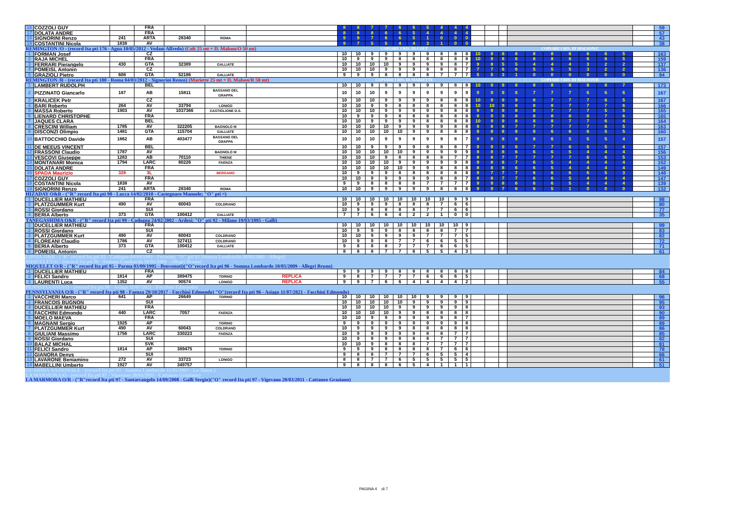| 16 | COZZOLI GUY | | FRA | | | | 8 | 8 | 7 | 7 | 6 | 6 | 5 | 4 | 4 | 4 | | | | | | | | | | | | 59 |
| 17 | DOLATA ANDRE | | FRA | | | | 8 | 8 | 8 | 6 | 6 | 5 | 4 | 4 | 4 | 4 | | | | | | | | | | | | 57 |
| 18 | SIGNORINI Renzo | 241 | ARTA | 28340 | ROMA | | 9 | 9 | 7 | 6 | 6 | 5 | 1 | 0 | 0 | 0 | | | | | | | | | | | | 43 |
| 19 | COSTANTINI Nicola | 1838 | AV | | | | 9 | 7 | 5 | 5 | 4 | 4 | 3 | 1 | 0 | 0 | | | | | | | | | | | | 38 |
| REMINGTON /O - (record Ita pti 176 - Agna 10/05/2012 - Vedani Alfredo) (Colt 25 mt + D. Malson/O 50 mt) | | | | | | | COPIARE I RIS. DI COLT | | | | | | | | | | | | | COPIARE I RIS. DI MALSON/C | | | | | | | | |
| 1 | FORMAN Josef | | CZ | | | | 10 | 10 | 9 | 9 | 9 | 9 | 9 | 8 | 8 | 8 | 10 | 9 | 8 | 8 | 8 | 8 | 6 | 6 | 6 | 5 | | 163 |
| 2 | RAJA MICHEL | | FRA | | | | 10 | 9 | 9 | 9 | 8 | 8 | 8 | 8 | 8 | 8 | 10 | 9 | 8 | 8 | 8 | 8 | 6 | 6 | 6 | 5 | | 159 |
| 3 | FERRARI Pierangelo | 430 | GTA | 32389 | GALLIATE | | 10 | 10 | 10 | 10 | 9 | 9 | 9 | 9 | 8 | 7 | 9 | 8 | 5 | 5 | 4 | 4 | 4 | 3 | 2 | 2 | | 137 |
| 4 | POMEISL Antonin | | CZ | | | | 10 | 10 | 10 | 9 | 9 | 9 | 8 | 8 | 8 | 7 | 7 | 7 | 6 | 6 | 5 | 5 | 5 | 3 | 2 | 2 | | 136 |
| 5 | GRAZIOLI Pietro | 608 | GTA | 52186 | GALLIATE | | 9 | 9 | 9 | 8 | 8 | 8 | 8 | 7 | 7 | 7 | 5 | 5 | 3 | 1 | 0 | 0 | 0 | 0 | 0 | 0 | | 94 |
| REMINGTON /R - (record Ita pti 180 - Roma 04/03/2012 - Signorini Renzo) (Mariette 25 mt + D. Malson/R 50 mt) | | | | | | | COPIARE I RIS. DI MARIETTE | | | | | | | | | | | | | COPIARE I RIS. DI MALSON/R | | | | | | | | |
| 1 | LAMBERT RUDOLPH | | BEL | | | | 10 | 10 | 9 | 9 | 9 | 9 | 9 | 9 | 8 | 8 | 10 | 9 | 9 | 8 | 8 | 8 | 8 | 8 | 8 | 7 | | 173 |
| 2 | PIZZINATO Giancarlo | 187 | AB | 15811 | BASSANO DEL GRAPPA | | 10 | 10 | 10 | 9 | 9 | 9 | 9 | 9 | 9 | 9 | 9 | 9 | 9 | 8 | 7 | 7 | 7 | 6 | 6 | 6 | | 167 |
| 3 | KRALICEK Petr | | CZ | | | | 10 | 10 | 10 | 9 | 9 | 9 | 9 | 8 | 8 | 8 | 10 | 9 | 9 | 9 | 8 | 7 | 7 | 7 | 6 | 5 | | 167 |
| 4 | BARI Roberto | 264 | AV | 33794 | LONIGO | | 10 | 10 | 9 | 9 | 8 | 8 | 8 | 8 | 8 | 8 | 10 | 10 | 9 | 8 | 8 | 8 | 7 | 7 | 7 | 6 | | 166 |
| 5 | MASSA Roberto | 1903 | AV | 1037366 | CASTIGLIONE D.S. | | 10 | 10 | 10 | 9 | 9 | 9 | 9 | 9 | 8 | 8 | 9 | 9 | 9 | 8 | 8 | 7 | 7 | 7 | 5 | 5 | | 165 |
| 6 | LIENARD CHRISTOPHE | | FRA | | | | 10 | 9 | 9 | 9 | 8 | 8 | 8 | 8 | 8 | 8 | 9 | 9 | 9 | 8 | 8 | 8 | 8 | 8 | 7 | 6 | | 165 |
| 7 | JAQUES CLARA | | BEL | | | | 10 | 10 | 9 | 9 | 9 | 9 | 8 | 8 | 8 | 8 | 10 | 9 | 9 | 8 | 8 | 8 | 7 | 7 | 6 | 4 | | 164 |
| 8 | CRESCINI William | 1785 | AV | 322205 | BAGNOLO M | | 10 | 10 | 10 | 10 | 9 | 9 | 9 | 9 | 8 | 8 | 9 | 8 | 8 | 7 | 7 | 7 | 7 | 7 | 6 | 5 | | 163 |
| 9 | DISCONZI Olimpio | 1481 | GTA | 115704 | GALLIATE | | 10 | 10 | 10 | 10 | 10 | 9 | 9 | 8 | 8 | 8 | 8 | 8 | 8 | 8 | 8 | 6 | 6 | 6 | 5 | 5 | | 160 |
| 10 | BATTOCCHIO Davide | 1862 | AB | 403477 | BASSANO DEL GRAPPA | | 10 | 10 | 10 | 9 | 9 | 9 | 9 | 9 | 8 | 7 | 9 | 9 | 8 | 8 | 8 | 6 | 5 | 5 | 5 | 4 | | 157 |
| 11 | DE MEEUS VINCENT | | BEL | | | | 10 | 10 | 9 | 9 | 9 | 9 | 8 | 8 | 8 | 7 | 9 | 9 | 9 | 8 | 7 | 7 | 6 | 6 | 5 | 4 | | 157 |
| 12 | FRASSONI Claudio | 1787 | AV | | BAGNOLO M | | 10 | 10 | 10 | 10 | 10 | 9 | 9 | 9 | 9 | 9 | 9 | 9 | 8 | 6 | 6 | 6 | 5 | 4 | 4 | 4 | | 156 |
| 13 | VESCOVI Giuseppe | 1283 | AB | 70110 | THIENE | | 10 | 10 | 10 | 9 | 8 | 8 | 8 | 8 | 7 | 7 | 8 | 8 | 7 | 7 | 7 | 7 | 7 | 6 | 6 | 5 | | 153 |
| 14 | MONTANARI Monica | 1794 | LARC | 80226 | FAENZA | | 10 | 10 | 10 | 10 | 9 | 9 | 9 | 9 | 9 | 8 | 9 | 8 | 8 | 7 | 6 | 5 | 4 | 4 | 4 | 4 | | 152 |
| 15 | DOLATA ANDRE | | FRA | | | | 10 | 10 | 10 | 10 | 10 | 9 | 9 | 8 | 8 | 8 | 8 | 8 | 8 | 6 | 6 | 5 | 4 | 4 | 4 | 4 | | 149 |
| 16 | SPADA Maurizio | 328 | 3L | | BERGAMO | | 10 | 9 | 9 | 9 | 8 | 8 | 8 | 8 | 8 | 8 | 9 | 7 | 7 | 7 | 6 | 6 | 6 | 6 | 5 | 3 | | 148 |
| 17 | COZZOLI GUY | | FRA | | | | 10 | 10 | 9 | 9 | 9 | 9 | 9 | 8 | 8 | 7 | 8 | 8 | 7 | 7 | 6 | 6 | 5 | 4 | 4 | 4 | | 147 |
| 18 | COSTANTINI Nicola | 1838 | AV | | | | 9 | 9 | 8 | 8 | 8 | 8 | 7 | 7 | 7 | 7 | 9 | 9 | 8 | 6 | 6 | 6 | 5 | 4 | 4 | 4 | | 139 |
| 19 | SIGNORINI Renzo | 241 | ARTA | 28340 | ROMA | | 10 | 10 | 9 | 9 | 9 | 9 | 9 | 8 | 8 | 8 | 9 | 9 | 7 | 6 | 6 | 5 | 1 | 0 | 0 | 0 | | 132 |
| HIZADAY O&R - ("R" record Ita pti 98 - Lucca 14/02/2010 - Castegnaro Manuele; "O" pti =) | | | | | | | | | | | | | | | | | | | | | | | | | | | | |
| 1 | DUCELLIER MATHIEU | | FRA | | | | 10 | 10 | 10 | 10 | 10 | 10 | 10 | 10 | 9 | 9 | | | | | | | | | | | | 98 |
| 2 | PLATZGUMMER Kurt | 490 | AV | 60043 | COLDRANO | | 10 | 9 | 9 | 9 | 8 | 8 | 8 | 7 | 6 | 6 | | | | | | | | | | | | 80 |
| 3 | ROSSI Giordano | | SUI | | | | 10 | 9 | 8 | 8 | 8 | 8 | 7 | 7 | 6 | 6 | | | | | | | | | | | | 77 |
| 4 | BERIA Alberto | 373 | GTA | 100412 | GALLIATE | | 7 | 7 | 6 | 6 | 4 | 2 | 2 | 1 | 0 | 0 | | | | | | | | | | | | 35 |
| TANEGASHIMA O&R - ("R" record Ita pti 99 - Codogno 24/02/2002 - Ardesi; "O" pti 92 - Milano 19/03/1995 - Galli) | | | | | | | | | | | | | | | | | | | | | | | | | | | | |
| 1 | DUCELLIER MATHIEU | | FRA | | | | 10 | 10 | 10 | 10 | 10 | 10 | 10 | 10 | 10 | 9 | | | | | | | | | | | | 99 |
| 2 | ROSSI Giordano | | SUI | | | | 10 | 9 | 9 | 9 | 8 | 8 | 8 | 8 | 7 | 7 | | | | | | | | | | | | 83 |
| 3 | PLATZGUMMER Kurt | 490 | AV | 60043 | COLDRANO | | 10 | 10 | 9 | 9 | 9 | 9 | 7 | 7 | 7 | 5 | | | | | | | | | | | | 82 |
| 4 | FLOREANI Claudio | 1786 | AV | 327411 | COLDRANO | | 10 | 9 | 9 | 8 | 7 | 7 | 6 | 6 | 5 | 5 | | | | | | | | | | | | 72 |
| 5 | BERIA Alberto | 373 | GTA | 100412 | GALLIATE | | 9 | 8 | 8 | 8 | 7 | 7 | 7 | 6 | 6 | 5 | | | | | | | | | | | | 71 |
| 6 | POMEISL Antonin | | CZ | | | | 8 | 8 | 8 | 7 | 7 | 6 | 5 | 5 | 4 | 3 | | | | | | | | | | | | 61 |
| LIPSIA O&R - ("R" record Ita pti 85 - Codogno 04/04/1993 - Ferremi; "O" pti 91 Somma Lombardo 20/05/2001 - Allegri) | | | | | | | | | | | | | | | | | | | | | | | | | | | | |
| MIQUELET/O - (record Ita pti 96 - Somma Lombardo 10/05/2009 - Allegri Bruno) | | | | | | | | | | | | | | | | | | | | | | | | | | | | |
| MIQUELET O/R - ("R" record Ita pti 95 - Parma 03/09/1995 - Benvenuti)("O"record Ita pti 96 - Somma Lombardo 10/05/2009 - Allegri Bruno) | | | | | | | | | | | | | | | | | | | | | | | | | | | | |
| 1 | DUCELLIER MATHIEU | | FRA | | | | 9 | 9 | 9 | 9 | 8 | 8 | 8 | 8 | 8 | 8 | | | | | | | | | | | | 84 |
| 2 | FELICI Sandro | 1814 | AP | 389475 | TORINO | REPLICA | 9 | 8 | 7 | 7 | 7 | 7 | 6 | 6 | 6 | 5 | | | | | | | | | | | | 68 |
| 3 | LAURENTI Luca | 1352 | AV | 90574 | LONIGO | REPLICA | 9 | 9 | 7 | 6 | 6 | 4 | 4 | 4 | 4 | 2 | | | | | | | | | | | | 55 |
| PENNSYLVANIA/O - (record Ita pti 96 - Asiago 11/07/2021 - Facchini Edmondo) | | | | | | | | | | | | | | | | | | | | | | | | | | | | |
| PENNSYLVANIA O/R - ("R" record Ita pti 98 - Faenza 29/10/2017 - Facchini Edmondo) "O"(record Ita pti 96 - Asiago 11/07/2021 - Facchini Edmondo) | | | | | | | | | | | | | | | | | | | | | | | | | | | | |
| 1 | VACCHERI Marco | 641 | AP | 26649 | TORINO | | 10 | 10 | 10 | 10 | 10 | 10 | 9 | 9 | 9 | 9 | | | | | | | | | | | | 96 |
| 2 | FRANCOIS BUGNON | | SUI | | | | 10 | 10 | 10 | 10 | 10 | 9 | 9 | 9 | 9 | 9 | | | | | | | | | | | | 95 |
| 3 | DUCELLIER MATHIEU | | FRA | | | | 10 | 10 | 10 | 10 | 9 | 9 | 9 | 9 | 9 | 8 | | | | | | | | | | | | 93 |
| 4 | FACCHINI Edmondo | 440 | LARC | 7057 | FAENZA | | 10 | 10 | 10 | 10 | 9 | 9 | 8 | 8 | 8 | 8 | | | | | | | | | | | | 90 |
| 5 | MOELO MAEVA | | FRA | | | | 10 | 10 | 9 | 9 | 9 | 9 | 9 | 9 | 8 | 7 | | | | | | | | | | | | 89 |
| 6 | MAGNANI Sergio | 1925 | AP | | TORINO | | 9 | 9 | 9 | 9 | 9 | 9 | 9 | 9 | 9 | 8 | | | | | | | | | | | | 89 |
| 7 | PLATZGUMMER Kurt | 490 | AV | 60043 | COLDRANO | | 10 | 9 | 9 | 9 | 9 | 8 | 8 | 8 | 8 | 8 | | | | | | | | | | | | 86 |
| 8 | GIULIANI Massimo | 1756 | LARC | 330223 | FAENZA | | 10 | 9 | 9 | 9 | 9 | 9 | 8 | 8 | 7 | 7 | | | | | | | | | | | | 85 |
| 9 | ROSSI Giordano | | SUI | | | | 10 | 9 | 9 | 9 | 8 | 8 | 8 | 7 | 7 | 7 | | | | | | | | | | | | 82 |
| 10 | BALAZ MICHAL | | SVK | | | | 10 | 10 | 9 | 8 | 8 | 8 | 7 | 7 | 7 | 7 | | | | | | | | | | | | 81 |
| 11 | FELICI Sandro | 1814 | AP | 389475 | TORINO | | 9 | 9 | 9 | 8 | 8 | 8 | 8 | 7 | 6 | 6 | | | | | | | | | | | | 78 |
| 12 | GIANORA Denys | | SUI | | | | 9 | 8 | 8 | 7 | 7 | 7 | 6 | 5 | 5 | 4 | | | | | | | | | | | | 66 |
| 13 | LAVARONE Beniamino | 272 | AV | 33723 | LONIGO | | 8 | 8 | 7 | 7 | 6 | 5 | 5 | 5 | 5 | 5 | | | | | | | | | | | | 61 |
| 14 | MABELLINI Umberto | 1927 | AV | 349757 | | | 9 | 8 | 8 | 8 | 6 | 5 | 4 | 1 | 1 | 1 | | | | | | | | | | | | 51 |
| GUARDIA NAZIONALE - (record Ita pti 93 - Somma Lombardo 11/05/1997 - Lo Tauro ) | | | | | | | | | | | | | | | | | | | | | | | | | | | | |
| LA MARMORA/O - (record Ita pti 97 - Vigevano 20/03/2011 - Cattaneo Graziano) | | | | | | | | | | | | | | | | | | | | | | | | | | | | |
| LA MARMORA O/R - ("R"record Ita pti 97 - Santarcangelo 14/09/2008 - Galli Sergio)("O" record Ita pti 97 - Vigevano 20/03/2011 - Cattaneo Graziano) | | | | | | | | | | | | | | | | | | | | | | | | | | | | |
PAGINA 4 di 7